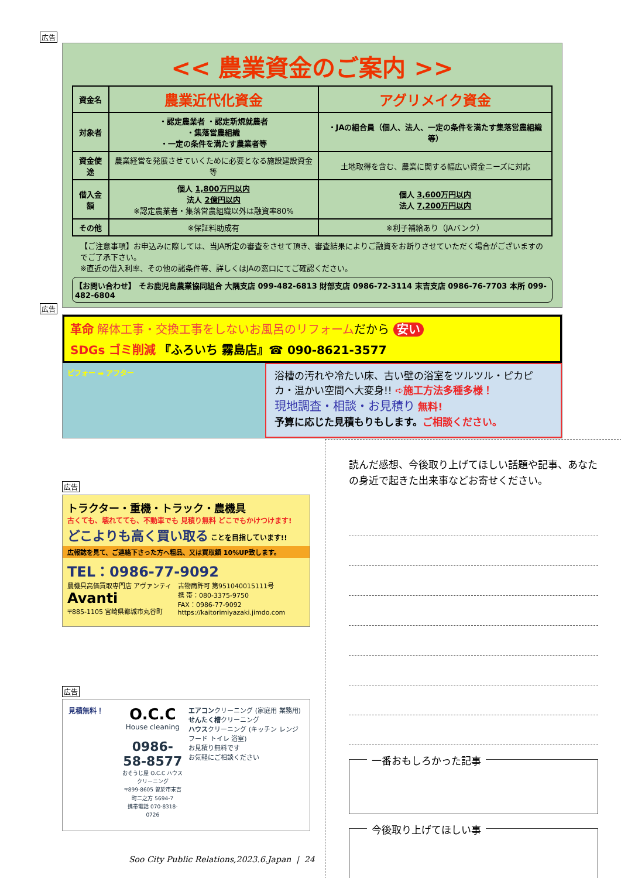広告
<< 農業資金のご案内 >>
| 資金名 | 農業近代化資金 | アグリメイク資金 |
| 対象者 | ・認定農業者 ・認定新規就農者 ・集落営農組織 ・一定の条件を満たす農業者等 | ・JAの組合員（個人、法人、一定の条件を満たす集落営農組織等） |
| 資金使途 | 農業経営を発展させていくために必要となる施設建設資金等 | 土地取得を含む、農業に関する幅広い資金ニーズに対応 |
| 借入金額 | 個人 1,800万円以内 法人 2億円以内 ※認定農業者・集落営農組織以外は融資率80% | 個人 3,600万円以内 法人 7,200万円以内 |
| その他 | ※保証料助成有 | ※利子補給あり（JAバンク） |
【ご注意事項】お申込みに際しては、当JA所定の審査をさせて頂き、審査結果によりご融資をお断りさせていただく場合がございますのでご了承下さい。
※直近の借入利率、その他の諸条件等、詳しくはJAの窓口にてご確認ください。
【お問い合わせ】 そお鹿児島農業協同組合 大隅支店 099-482-6813 財部支店 0986-72-3114 末吉支店 0986-76-7703 本所 099-482-6804
広告
革命 解体工事・交換工事をしないお風呂のリフォームだから 安い
SDGs ゴミ削減 『ふろいち 霧島店』☎ 090-8621-3577
ビフォー ➡ アフター
浴槽の汚れや冷たい床、古い壁の浴室をツルツル・ピカピカ・温かい空間へ大変身!! ➪施工方法多種多様！
現地調査・相談・お見積り 無料!
予算に応じた見積もりもします。ご相談ください。
広告
トラクター・重機・トラック・農機具
古くても、壊れてても、不動車でも 見積り無料 どこでもかけつけます!
どこよりも高く買い取る ことを目指しています!!
広報誌を見て、ご連絡下さった方へ粗品、又は買取額 10%UP致します。
TEL：0986-77-9092
農機具高価買取専門店 アヴァンティ
Avanti
〒885-1105 宮崎県都城市丸谷町
古物商許可 第951040015111号
携 帯：080-3375-9750
FAX：0986-77-9092
https://kaitorimiyazaki.jimdo.com
広告
見積無料！
O.C.C
House cleaning
0986-58-8577
おそうじ屋 O.C.C ハウスクリーニング
〒899-8605 曽於市末吉町二之方 5694-7
携帯電話 070-8318-0726
エアコンクリーニング (家庭用 業務用)
せんたく槽クリーニング
ハウスクリーニング (キッチン レンジフード トイレ 浴室)
お見積り無料です
お気軽にご相談ください
読んだ感想、今後取り上げてほしい話題や記事、あなたの身近で起きた出来事などお寄せください。
一番おもしろかった記事
今後取り上げてほしい事
Soo City Public Relations,2023.6.Japan | 24